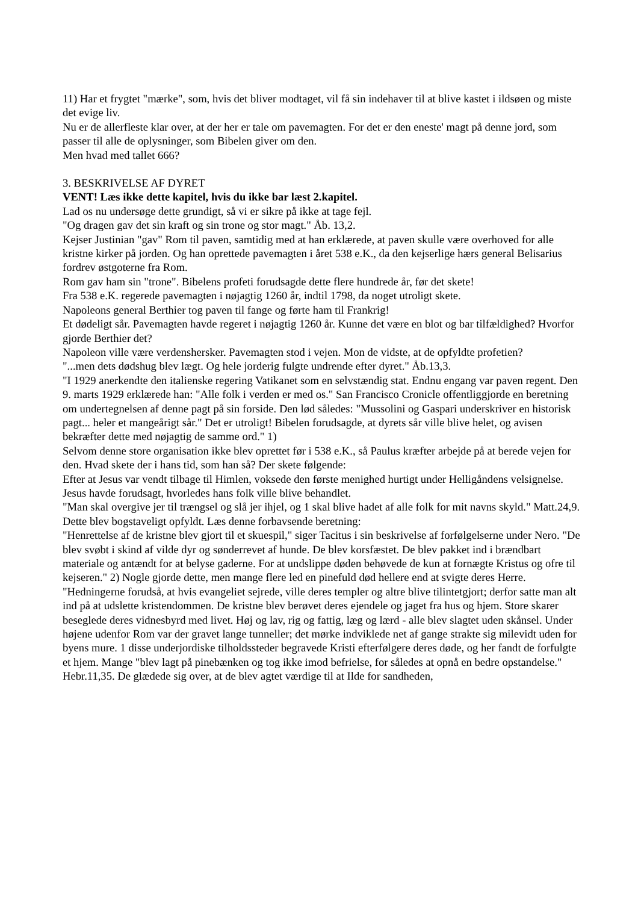11) Har et frygtet "mærke", som, hvis det bliver modtaget, vil få sin indehaver til at blive kastet i ildsøen og miste det evige liv.
Nu er de allerfleste klar over, at der her er tale om pavemagten. For det er den eneste' magt på denne jord, som passer til alle de oplysninger, som Bibelen giver om den.
Men hvad med tallet 666?
3. BESKRIVELSE AF DYRET
VENT! Læs ikke dette kapitel, hvis du ikke bar læst 2.kapitel.
Lad os nu undersøge dette grundigt, så vi er sikre på ikke at tage fejl.
"Og dragen gav det sin kraft og sin trone og stor magt." Åb. 13,2.
Kejser Justinian "gav" Rom til paven, samtidig med at han erklærede, at paven skulle være overhoved for alle kristne kirker på jorden. Og han oprettede pavemagten i året 538 e.K., da den kejserlige hærs general Belisarius fordrev østgoterne fra Rom.
Rom gav ham sin "trone". Bibelens profeti forudsagde dette flere hundrede år, før det skete!
Fra 538 e.K. regerede pavemagten i nøjagtig 1260 år, indtil 1798, da noget utroligt skete.
Napoleons general Berthier tog paven til fange og førte ham til Frankrig!
Et dødeligt sår. Pavemagten havde regeret i nøjagtig 1260 år. Kunne det være en blot og bar tilfældighed? Hvorfor gjorde Berthier det?
Napoleon ville være verdenshersker. Pavemagten stod i vejen. Mon de vidste, at de opfyldte profetien?
"...men dets dødshug blev lægt. Og hele jorderig fulgte undrende efter dyret." Åb.13,3.
"I 1929 anerkendte den italienske regering Vatikanet som en selvstændig stat. Endnu engang var paven regent. Den 9. marts 1929 erklærede han: "Alle folk i verden er med os." San Francisco Cronicle offentliggjorde en beretning om undertegnelsen af denne pagt på sin forside. Den lød således: "Mussolini og Gaspari underskriver en historisk pagt... heler et mangeårigt sår." Det er utroligt! Bibelen forudsagde, at dyrets sår ville blive helet, og avisen bekræfter dette med nøjagtig de samme ord." 1)
Selvom denne store organisation ikke blev oprettet før i 538 e.K., så Paulus kræfter arbejde på at berede vejen for den. Hvad skete der i hans tid, som han så? Der skete følgende:
Efter at Jesus var vendt tilbage til Himlen, voksede den første menighed hurtigt under Helligåndens velsignelse. Jesus havde forudsagt, hvorledes hans folk ville blive behandlet.
"Man skal overgive jer til trængsel og slå jer ihjel, og 1 skal blive hadet af alle folk for mit navns skyld." Matt.24,9.
Dette blev bogstaveligt opfyldt. Læs denne forbavsende beretning:
"Henrettelse af de kristne blev gjort til et skuespil," siger Tacitus i sin beskrivelse af forfølgelserne under Nero. "De blev svøbt i skind af vilde dyr og sønderrevet af hunde. De blev korsfæstet. De blev pakket ind i brændbart materiale og antændt for at belyse gaderne. For at undslippe døden behøvede de kun at fornægte Kristus og ofre til kejseren." 2) Nogle gjorde dette, men mange flere led en pinefuld død hellere end at svigte deres Herre.
"Hedningerne forudså, at hvis evangeliet sejrede, ville deres templer og altre blive tilintetgjort; derfor satte man alt ind på at udslette kristendommen. De kristne blev berøvet deres ejendele og jaget fra hus og hjem. Store skarer beseglede deres vidnesbyrd med livet. Høj og lav, rig og fattig, læg og lærd - alle blev slagtet uden skånsel. Under højene udenfor Rom var der gravet lange tunneller; det mørke indviklede net af gange strakte sig milevidt uden for byens mure. 1 disse underjordiske tilholdssteder begravede Kristi efterfølgere deres døde, og her fandt de forfulgte et hjem. Mange "blev lagt på pinebænken og tog ikke imod befrielse, for således at opnå en bedre opstandelse." Hebr.11,35. De glædede sig over, at de blev agtet værdige til at Ilde for sandheden,